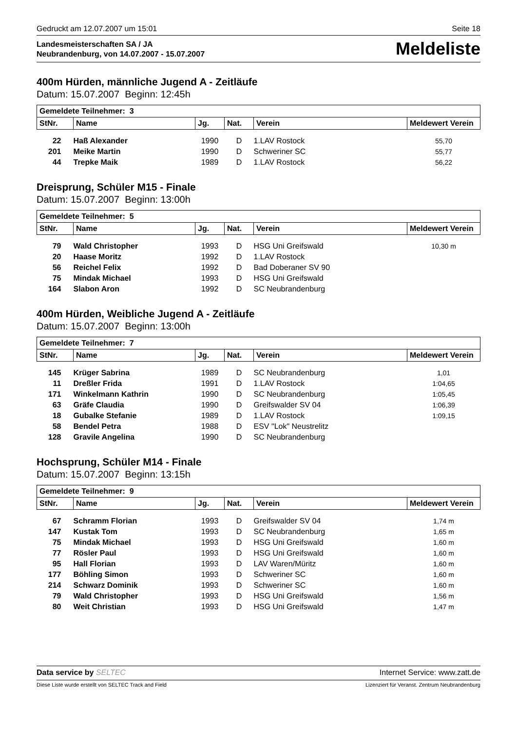Gedruckt am 12.07.2007 um 15:01 Seite 18
Landesmeisterschaften SA / JA
Neubrandenburg, von 14.07.2007 - 15.07.2007
Meldeliste
400m Hürden, männliche Jugend A - Zeitläufe
Datum: 15.07.2007 Beginn: 12:45h
| Gemeldete Teilnehmer: 3 | | | | | |
| --- | --- | --- | --- | --- | --- |
| StNr. | Name | Jg. | Nat. | Verein | Meldewert Verein |
| 22 | Haß Alexander | 1990 | D | 1.LAV Rostock | 55,70 |
| 201 | Meike Martin | 1990 | D | Schweriner SC | 55,77 |
| 44 | Trepke Maik | 1989 | D | 1.LAV Rostock | 56,22 |
Dreisprung, Schüler M15 - Finale
Datum: 15.07.2007 Beginn: 13:00h
| Gemeldete Teilnehmer: 5 | | | | | |
| --- | --- | --- | --- | --- | --- |
| StNr. | Name | Jg. | Nat. | Verein | Meldewert Verein |
| 79 | Wald Christopher | 1993 | D | HSG Uni Greifswald | 10,30 m |
| 20 | Haase Moritz | 1992 | D | 1.LAV Rostock | |
| 56 | Reichel Felix | 1992 | D | Bad Doberaner SV 90 | |
| 75 | Mindak Michael | 1993 | D | HSG Uni Greifswald | |
| 164 | Slabon Aron | 1992 | D | SC Neubrandenburg | |
400m Hürden, Weibliche Jugend A - Zeitläufe
Datum: 15.07.2007 Beginn: 13:00h
| Gemeldete Teilnehmer: 7 | | | | | |
| --- | --- | --- | --- | --- | --- |
| StNr. | Name | Jg. | Nat. | Verein | Meldewert Verein |
| 145 | Krüger Sabrina | 1989 | D | SC Neubrandenburg | 1,01 |
| 11 | Dreßler Frida | 1991 | D | 1.LAV Rostock | 1:04,65 |
| 171 | Winkelmann Kathrin | 1990 | D | SC Neubrandenburg | 1:05,45 |
| 63 | Gräfe Claudia | 1990 | D | Greifswalder SV 04 | 1:06,39 |
| 18 | Gubalke Stefanie | 1989 | D | 1.LAV Rostock | 1:09,15 |
| 58 | Bendel Petra | 1988 | D | ESV "Lok" Neustrelitz | |
| 128 | Gravile Angelina | 1990 | D | SC Neubrandenburg | |
Hochsprung, Schüler M14 - Finale
Datum: 15.07.2007 Beginn: 13:15h
| Gemeldete Teilnehmer: 9 | | | | | |
| --- | --- | --- | --- | --- | --- |
| StNr. | Name | Jg. | Nat. | Verein | Meldewert Verein |
| 67 | Schramm Florian | 1993 | D | Greifswalder SV 04 | 1,74 m |
| 147 | Kustak Tom | 1993 | D | SC Neubrandenburg | 1,65 m |
| 75 | Mindak Michael | 1993 | D | HSG Uni Greifswald | 1,60 m |
| 77 | Rösler Paul | 1993 | D | HSG Uni Greifswald | 1,60 m |
| 95 | Hall Florian | 1993 | D | LAV Waren/Müritz | 1,60 m |
| 177 | Böhling Simon | 1993 | D | Schweriner SC | 1,60 m |
| 214 | Schwarz Dominik | 1993 | D | Schweriner SC | 1,60 m |
| 79 | Wald Christopher | 1993 | D | HSG Uni Greifswald | 1,56 m |
| 80 | Weit Christian | 1993 | D | HSG Uni Greifswald | 1,47 m |
Data service by SELTEC Internet Service: www.zatt.de
Diese Liste wurde erstellt von SELTEC Track and Field Lizenziert für Veranst. Zentrum Neubrandenburg